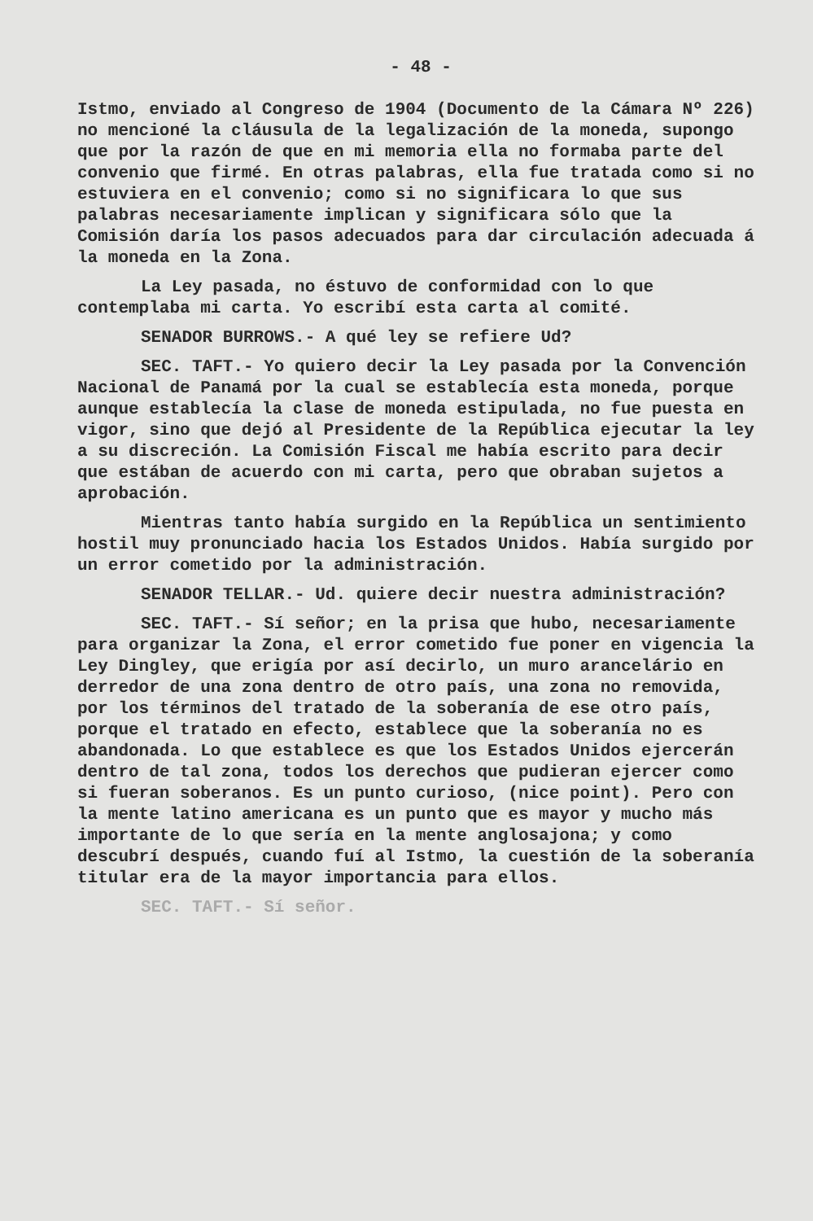- 48 -
Istmo, enviado al Congreso de 1904 (Documento de la Cámara Nº 226) no mencioné la cláusula de la legalización de la moneda, supongo que por la razón de que en mi memoria ella no formaba parte del convenio que firmé. En otras palabras, ella fue tratada como si no estuviera en el convenio; como si no significara lo que sus palabras necesariamente implican y significara sólo que la Comisión daría los pasos adecuados para dar circulación adecuada á la moneda en la Zona.
La Ley pasada, no éstuvo de conformidad con lo que contemplaba mi carta. Yo escribí esta carta al comité.
SENADOR BURROWS.- A qué ley se refiere Ud?
SEC. TAFT.- Yo quiero decir la Ley pasada por la Convención Nacional de Panamá por la cual se establecía esta moneda, porque aunque establecía la clase de moneda estipulada, no fue puesta en vigor, sino que dejó al Presidente de la República ejecutar la ley a su discreción. La Comisión Fiscal me había escrito para decir que estában de acuerdo con mi carta, pero que obraban sujetos a aprobación.
Mientras tanto había surgido en la República un sentimiento hostil muy pronunciado hacia los Estados Unidos. Había surgido por un error cometido por la administración.
SENADOR TELLAR.- Ud. quiere decir nuestra administración?
SEC. TAFT.- Sí señor; en la prisa que hubo, necesariamente para organizar la Zona, el error cometido fue poner en vigencia la Ley Dingley, que erigía por así decirlo, un muro arancelário en derredor de una zona dentro de otro país, una zona no removida, por los términos del tratado de la soberanía de ese otro país, porque el tratado en efecto, establece que la soberanía no es abandonada. Lo que establece es que los Estados Unidos ejercerán dentro de tal zona, todos los derechos que pudieran ejercer como si fueran soberanos. Es un punto curioso, (nice point). Pero con la mente latino americana es un punto que es mayor y mucho más importante de lo que sería en la mente anglosajona; y como descubrí después, cuando fuí al Istmo, la cuestión de la soberanía titular era de la mayor importancia para ellos.
SEC. TAFT.- Sí señor.